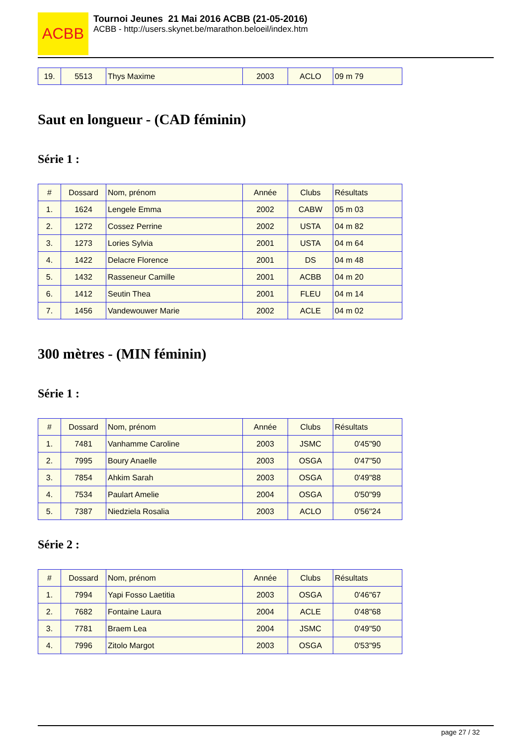ACBB
Tournoi Jeunes 21 Mai 2016 ACBB (21-05-2016)
ACBB - http://users.skynet.be/marathon.beloeil/index.htm
| 19. | 5513 | Thys Maxime | 2003 | ACLO | 09 m 79 |
Saut en longueur - (CAD féminin)
Série 1 :
| # | Dossard | Nom, prénom | Année | Clubs | Résultats |
| --- | --- | --- | --- | --- | --- |
| 1. | 1624 | Lengele Emma | 2002 | CABW | 05 m 03 |
| 2. | 1272 | Cossez Perrine | 2002 | USTA | 04 m 82 |
| 3. | 1273 | Lories Sylvia | 2001 | USTA | 04 m 64 |
| 4. | 1422 | Delacre Florence | 2001 | DS | 04 m 48 |
| 5. | 1432 | Rasseneur Camille | 2001 | ACBB | 04 m 20 |
| 6. | 1412 | Seutin Thea | 2001 | FLEU | 04 m 14 |
| 7. | 1456 | Vandewouwer Marie | 2002 | ACLE | 04 m 02 |
300 mètres - (MIN féminin)
Série 1 :
| # | Dossard | Nom, prénom | Année | Clubs | Résultats |
| --- | --- | --- | --- | --- | --- |
| 1. | 7481 | Vanhamme Caroline | 2003 | JSMC | 0'45"90 |
| 2. | 7995 | Boury Anaelle | 2003 | OSGA | 0'47"50 |
| 3. | 7854 | Ahkim Sarah | 2003 | OSGA | 0'49"88 |
| 4. | 7534 | Paulart Amelie | 2004 | OSGA | 0'50"99 |
| 5. | 7387 | Niedziela Rosalia | 2003 | ACLO | 0'56"24 |
Série 2 :
| # | Dossard | Nom, prénom | Année | Clubs | Résultats |
| --- | --- | --- | --- | --- | --- |
| 1. | 7994 | Yapi Fosso Laetitia | 2003 | OSGA | 0'46"67 |
| 2. | 7682 | Fontaine Laura | 2004 | ACLE | 0'48"68 |
| 3. | 7781 | Braem Lea | 2004 | JSMC | 0'49"50 |
| 4. | 7996 | Zitolo Margot | 2003 | OSGA | 0'53"95 |
page 27 / 32